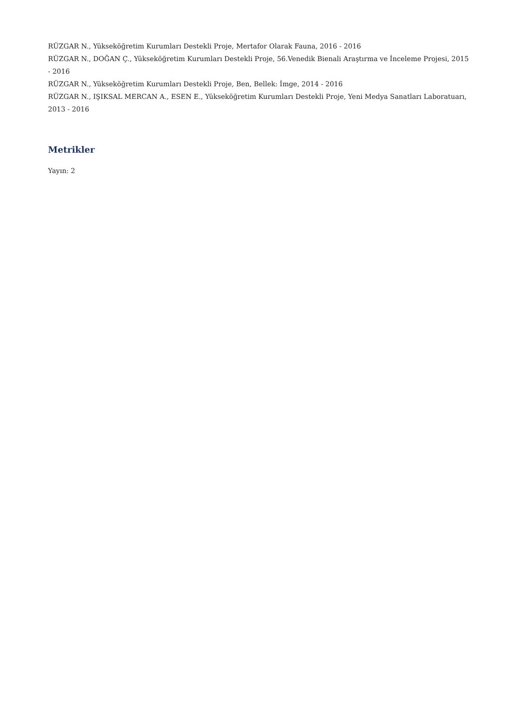RÜZGAR N., Yükseköğretim Kurumları Destekli Proje, Mertafor Olarak Fauna, 2016 - 2016
RÜZGAR N., DOĞAN Ç., Yükseköğretim Kurumları Destekli Proje, 56.Venedik Bienali Araştırma ve İnceleme Projesi, 2015 - 2016
RÜZGAR N., Yükseköğretim Kurumları Destekli Proje, Ben, Bellek: İmge, 2014 - 2016
RÜZGAR N., IŞIKSAL MERCAN A., ESEN E., Yükseköğretim Kurumları Destekli Proje, Yeni Medya Sanatları Laboratuarı, 2013 - 2016
Metrikler
Yayın: 2